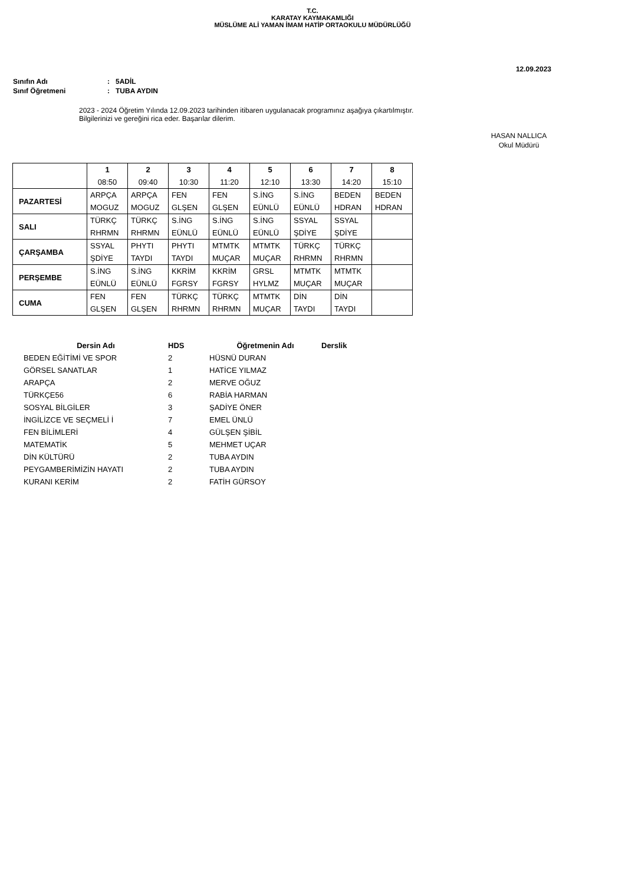T.C.
KARATAY KAYMAKAMLIĞI
MÜSLÜME ALİ YAMAN İMAM HATİP ORTAOKULU MÜDÜRLÜĞÜ
12.09.2023
Sınıfın Adı: 5ADİL
Sınıf Öğretmeni: TUBA AYDIN
2023 - 2024 Öğretim Yılında 12.09.2023 tarihinden itibaren uygulanacak programınız aşağıya çıkartılmıştır.
Bilgilerinizi ve gereğini rica eder. Başarılar dilerim.
HASAN NALLICA
Okul Müdürü
| | 1 08:50 | 2 09:40 | 3 10:30 | 4 11:20 | 5 12:10 | 6 13:30 | 7 14:20 | 8 15:10 |
| --- | --- | --- | --- | --- | --- | --- | --- | --- |
| PAZARTESİ | ARPÇA MOGUZ | ARPÇA MOGUZ | FEN GLŞEN | FEN GLŞEN | S.İNG EÜNLÜ | S.İNG EÜNLÜ | BEDEN HDRAN | BEDEN HDRAN |
| SALI | TÜRKÇ RHRMN | TÜRKÇ RHRMN | S.İNG EÜNLÜ | S.İNG EÜNLÜ | S.İNG EÜNLÜ | SSYAL ŞDİYE | SSYAL ŞDİYE | |
| ÇARŞAMBA | SSYAL ŞDİYE | PHYTI TAYDI | PHYTI TAYDI | MTMTK MUÇAR | MTMTK MUÇAR | TÜRKÇ RHRMN | TÜRKÇ RHRMN | |
| PERŞEMBE | S.İNG EÜNLÜ | S.İNG EÜNLÜ | KKRİM FGRSY | KKRİM FGRSY | GRSL HYLMZ | MTMTK MUÇAR | MTMTK MUÇAR | |
| CUMA | FEN GLŞEN | FEN GLŞEN | TÜRKÇ RHRMN | TÜRKÇ RHRMN | MTMTK MUÇAR | DİN TAYDI | DİN TAYDI | |
| Dersin Adı | HDS | Öğretmenin Adı | Derslik |
| --- | --- | --- | --- |
| BEDEN EĞİTİMİ VE SPOR | 2 | HÜSNÜ DURAN | |
| GÖRSEL SANATLAR | 1 | HATİCE YILMAZ | |
| ARAPÇA | 2 | MERVE OĞUZ | |
| TÜRKÇE56 | 6 | RABİA HARMAN | |
| SOSYAL BİLGİLER | 3 | ŞADİYE ÖNER | |
| İNGİLİZCE VE SEÇMELİ İ | 7 | EMEL ÜNLÜ | |
| FEN BİLİMLERİ | 4 | GÜLŞEN ŞİBİL | |
| MATEMATİK | 5 | MEHMET UÇAR | |
| DİN KÜLTÜRÜ | 2 | TUBA AYDIN | |
| PEYGAMBERİMİZİN HAYATI | 2 | TUBA AYDIN | |
| KURANI KERİM | 2 | FATİH GÜRSOY | |